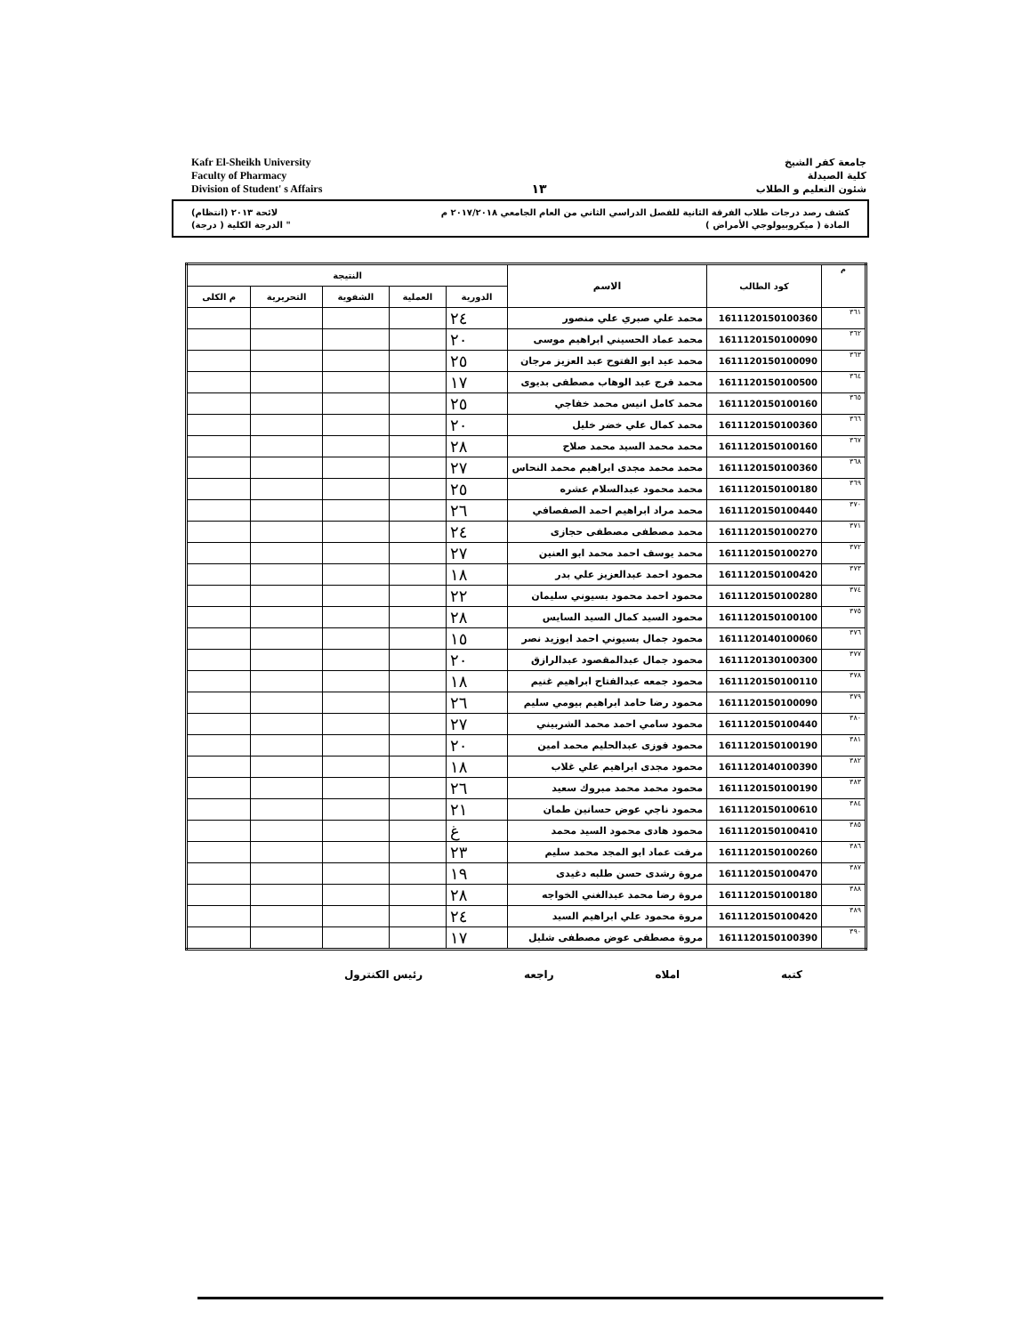Kafr El-Sheikh University
Faculty of Pharmacy
Division of Student' s Affairs
١٣
جامعة كفر الشيخ
كلية الصيدلة
شئون التعليم و الطلاب
كشف رصد درجات طلاب الفرقة الثانية للفصل الدراسي الثاني من العام الجامعي ٢٠١٧/٢٠١٨ م لائحة ٢٠١٣ (انتظام)
المادة ( ميكروبيولوجي الأمراض ) " الدرجة الكلية ( درجة)
| م | كود الطالب | الاسم | النتيجة | | | | |
| --- | --- | --- | --- | --- | --- | --- | --- |
| | | | الدورية | العملية | الشفوية | التحريرية | م الكلى |
| ٣٦١ | 1611120150100360 | محمد علي صبري علي منصور | ٢٤ | | | | |
| ٣٦٢ | 1611120150100090 | محمد عماد الحسيني ابراهيم موسى | ٢٠ | | | | |
| ٣٦٣ | 1611120150100090 | محمد عيد ابو الفتوح عبد العزيز مرجان | ٢٥ | | | | |
| ٣٦٤ | 1611120150100500 | محمد فرج عبد الوهاب مصطفى بديوى | ١٧ | | | | |
| ٣٦٥ | 1611120150100160 | محمد كامل انيس محمد خفاجي | ٢٥ | | | | |
| ٣٦٦ | 1611120150100360 | محمد كمال علي خضر خليل | ٢٠ | | | | |
| ٣٦٧ | 1611120150100160 | محمد محمد السيد محمد صلاح | ٢٨ | | | | |
| ٣٦٨ | 1611120150100360 | محمد محمد مجدى ابراهيم محمد النحاس | ٢٧ | | | | |
| ٣٦٩ | 1611120150100180 | محمد محمود عبدالسلام عشره | ٢٥ | | | | |
| ٣٧٠ | 1611120150100440 | محمد مراد ابراهيم احمد الصفصافي | ٢٦ | | | | |
| ٣٧١ | 1611120150100270 | محمد مصطفى مصطفى حجازى | ٢٤ | | | | |
| ٣٧٢ | 1611120150100270 | محمد يوسف احمد محمد ابو العنين | ٢٧ | | | | |
| ٣٧٣ | 1611120150100420 | محمود احمد عبدالعزيز علي بدر | ١٨ | | | | |
| ٣٧٤ | 1611120150100280 | محمود احمد محمود بسيوني سليمان | ٢٢ | | | | |
| ٣٧٥ | 1611120150100100 | محمود السيد كمال السيد السايس | ٢٨ | | | | |
| ٣٧٦ | 1611120140100060 | محمود جمال بسيوني احمد ابوزيد نصر | ١٥ | | | | |
| ٣٧٧ | 1611120130100300 | محمود جمال عبدالمقصود عبدالرازق | ٢٠ | | | | |
| ٣٧٨ | 1611120150100110 | محمود جمعه عبدالفتاح ابراهيم غنيم | ١٨ | | | | |
| ٣٧٩ | 1611120150100090 | محمود رضا حامد ابراهيم بيومي سليم | ٢٦ | | | | |
| ٣٨٠ | 1611120150100440 | محمود سامي احمد محمد الشربيني | ٢٧ | | | | |
| ٣٨١ | 1611120150100190 | محمود فوزى عبدالحليم محمد امين | ٢٠ | | | | |
| ٣٨٢ | 1611120140100390 | محمود مجدى ابراهيم علي غلاب | ١٨ | | | | |
| ٣٨٣ | 1611120150100190 | محمود محمد محمد مبروك سعيد | ٢٦ | | | | |
| ٣٨٤ | 1611120150100610 | محمود ناجي عوض حسانين طمان | ٢١ | | | | |
| ٣٨٥ | 1611120150100410 | محمود هادى محمود السيد محمد | غ | | | | |
| ٣٨٦ | 1611120150100260 | مرفت عماد ابو المجد محمد سليم | ٢٣ | | | | |
| ٣٨٧ | 1611120150100470 | مروة رشدى حسن طلبه دغيدى | ١٩ | | | | |
| ٣٨٨ | 1611120150100180 | مروة رضا محمد عبدالغني الخواجه | ٢٨ | | | | |
| ٣٨٩ | 1611120150100420 | مروة محمود علي ابراهيم السيد | ٢٤ | | | | |
| ٣٩٠ | 1611120150100390 | مروة مصطفى عوض مصطفى شليل | ١٧ | | | | |
كتبه املاه راجعه رئيس الكنترول